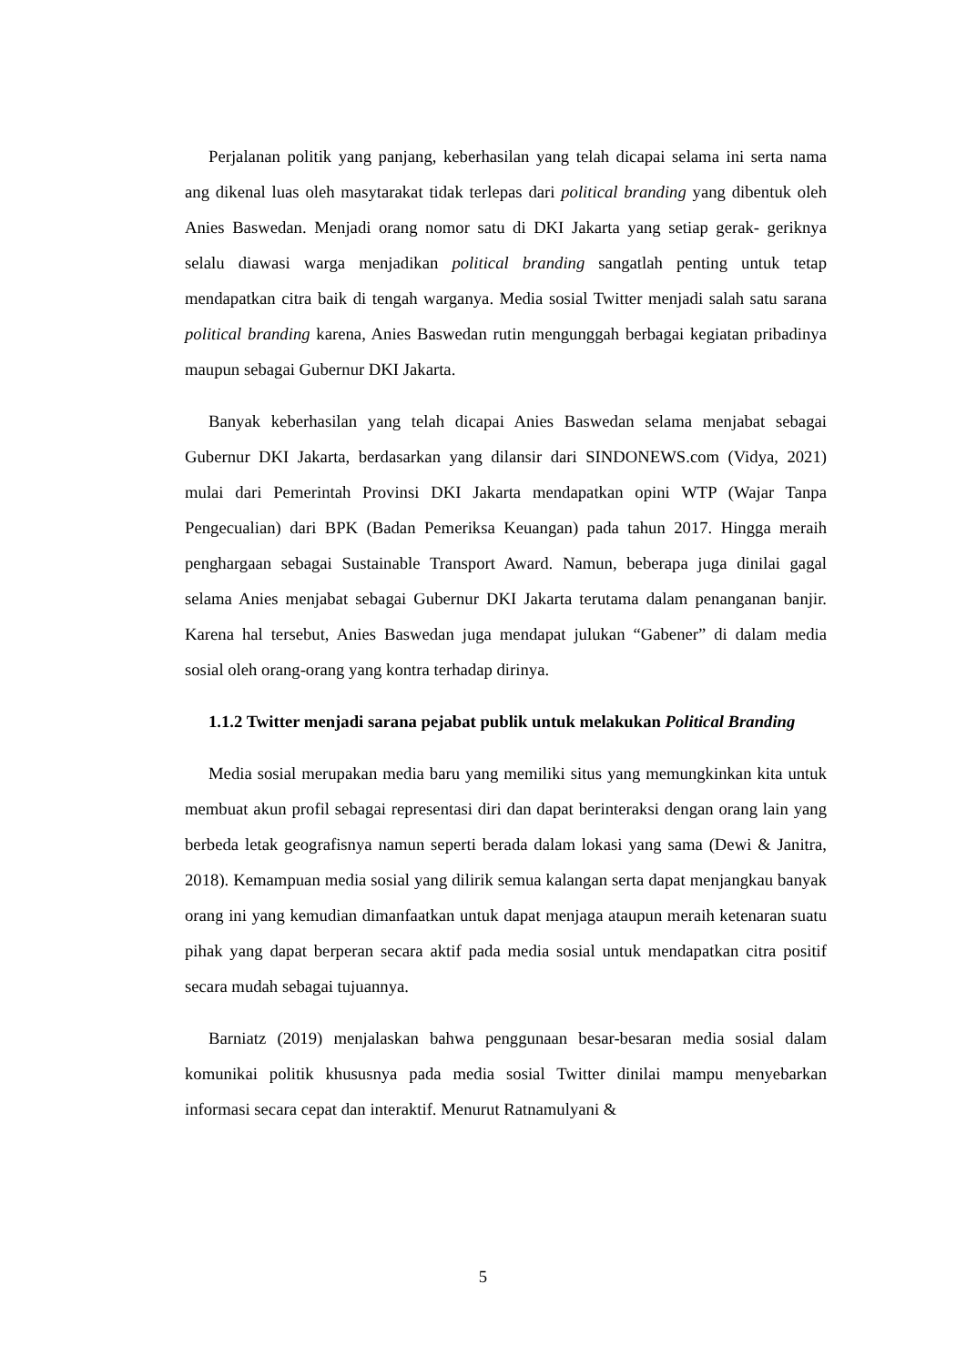Perjalanan politik yang panjang, keberhasilan yang telah dicapai selama ini serta nama ang dikenal luas oleh masytarakat tidak terlepas dari political branding yang dibentuk oleh Anies Baswedan. Menjadi orang nomor satu di DKI Jakarta yang setiap gerak- geriknya selalu diawasi warga menjadikan political branding sangatlah penting untuk tetap mendapatkan citra baik di tengah warganya. Media sosial Twitter menjadi salah satu sarana political branding karena, Anies Baswedan rutin mengunggah berbagai kegiatan pribadinya maupun sebagai Gubernur DKI Jakarta.
Banyak keberhasilan yang telah dicapai Anies Baswedan selama menjabat sebagai Gubernur DKI Jakarta, berdasarkan yang dilansir dari SINDONEWS.com (Vidya, 2021) mulai dari Pemerintah Provinsi DKI Jakarta mendapatkan opini WTP (Wajar Tanpa Pengecualian) dari BPK (Badan Pemeriksa Keuangan) pada tahun 2017. Hingga meraih penghargaan sebagai Sustainable Transport Award. Namun, beberapa juga dinilai gagal selama Anies menjabat sebagai Gubernur DKI Jakarta terutama dalam penanganan banjir. Karena hal tersebut, Anies Baswedan juga mendapat julukan “Gabener” di dalam media sosial oleh orang-orang yang kontra terhadap dirinya.
1.1.2 Twitter menjadi sarana pejabat publik untuk melakukan Political Branding
Media sosial merupakan media baru yang memiliki situs yang memungkinkan kita untuk membuat akun profil sebagai representasi diri dan dapat berinteraksi dengan orang lain yang berbeda letak geografisnya namun seperti berada dalam lokasi yang sama (Dewi & Janitra, 2018). Kemampuan media sosial yang dilirik semua kalangan serta dapat menjangkau banyak orang ini yang kemudian dimanfaatkan untuk dapat menjaga ataupun meraih ketenaran suatu pihak yang dapat berperan secara aktif pada media sosial untuk mendapatkan citra positif secara mudah sebagai tujuannya.
Barniatz (2019) menjalaskan bahwa penggunaan besar-besaran media sosial dalam komunikai politik khususnya pada media sosial Twitter dinilai mampu menyebarkan informasi secara cepat dan interaktif. Menurut Ratnamulyani &
5